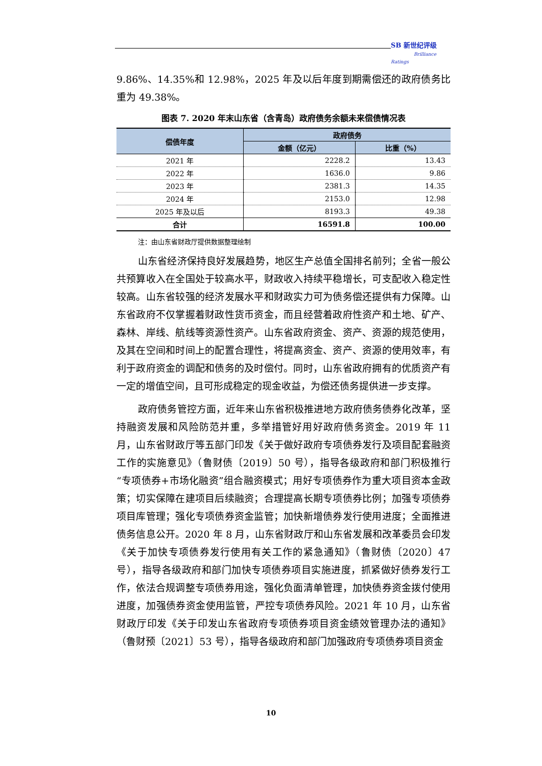SB 新世纪评级
Brilliance Ratings
9.86%、14.35%和 12.98%，2025 年及以后年度到期需偿还的政府债务比重为 49.38%。
图表 7. 2020 年末山东省（含青岛）政府债务余额未来偿债情况表
| 偿债年度 | 政府债务 | |
| --- | --- | --- |
| | 金额（亿元） | 比重（%） |
| 2021 年 | 2228.2 | 13.43 |
| 2022 年 | 1636.0 | 9.86 |
| 2023 年 | 2381.3 | 14.35 |
| 2024 年 | 2153.0 | 12.98 |
| 2025 年及以后 | 8193.3 | 49.38 |
| 合计 | 16591.8 | 100.00 |
注：由山东省财政厅提供数据整理绘制
山东省经济保持良好发展趋势，地区生产总值全国排名前列；全省一般公共预算收入在全国处于较高水平，财政收入持续平稳增长，可支配收入稳定性较高。山东省较强的经济发展水平和财政实力可为债务偿还提供有力保障。山东省政府不仅掌握着财政性货币资金，而且经营着政府性资产和土地、矿产、森林、岸线、航线等资源性资产。山东省政府资金、资产、资源的规范使用，及其在空间和时间上的配置合理性，将提高资金、资产、资源的使用效率，有利于政府资金的调配和债务的及时偿付。同时，山东省政府拥有的优质资产有一定的增值空间，且可形成稳定的现金收益，为偿还债务提供进一步支撑。
政府债务管控方面，近年来山东省积极推进地方政府债务债券化改革，坚持融资发展和风险防范并重，多举措管好用好政府债务资金。2019 年 11 月，山东省财政厅等五部门印发《关于做好政府专项债券发行及项目配套融资工作的实施意见》（鲁财债〔2019〕50 号），指导各级政府和部门积极推行“专项债券+市场化融资”组合融资模式；用好专项债券作为重大项目资本金政策；切实保障在建项目后续融资；合理提高长期专项债券比例；加强专项债券项目库管理；强化专项债券资金监管；加快新增债券发行使用进度；全面推进债务信息公开。2020 年 8 月，山东省财政厅和山东省发展和改革委员会印发《关于加快专项债券发行使用有关工作的紧急通知》（鲁财债〔2020〕47 号），指导各级政府和部门加快专项债券项目实施进度，抓紧做好债券发行工作，依法合规调整专项债券用途，强化负面清单管理，加快债券资金拨付使用进度，加强债券资金使用监管，严控专项债券风险。2021 年 10 月，山东省财政厅印发《关于印发山东省政府专项债券项目资金绩效管理办法的通知》（鲁财预〔2021〕53 号），指导各级政府和部门加强政府专项债券项目资金
10